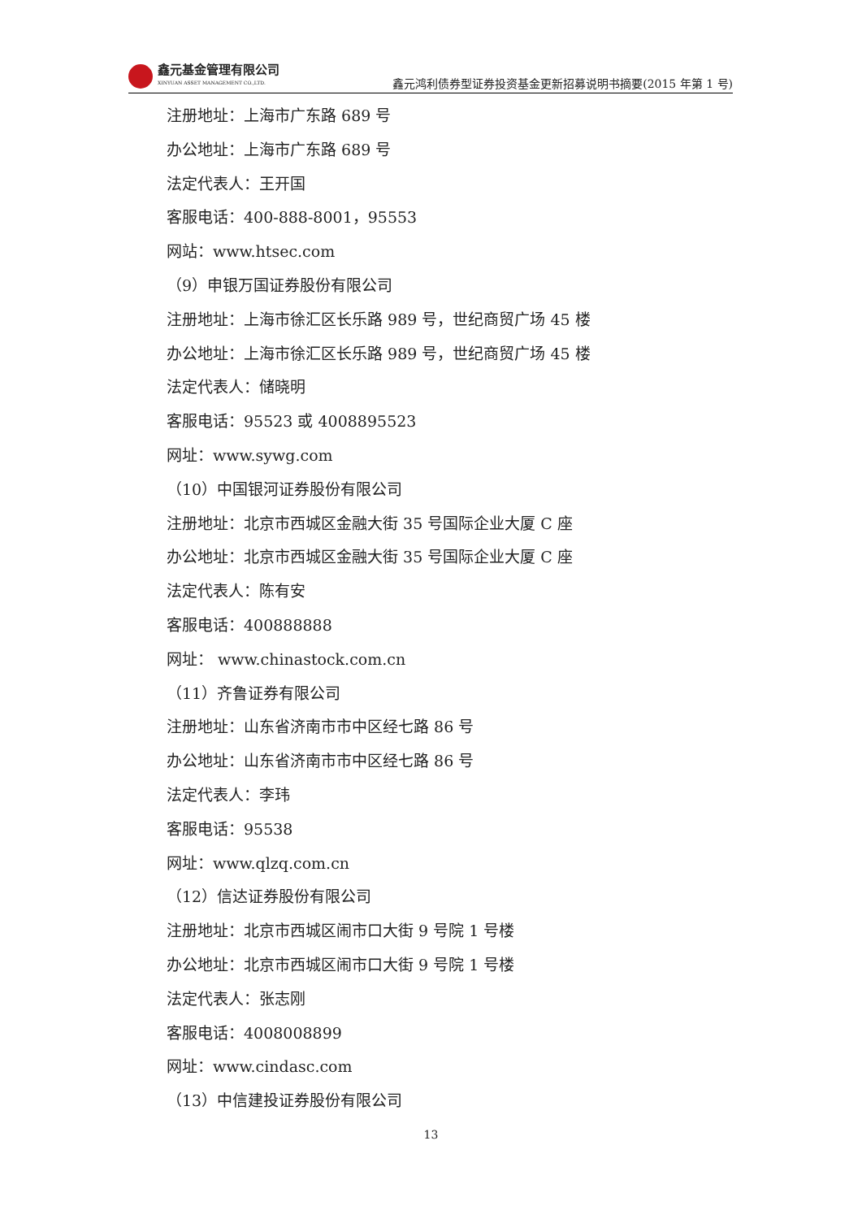鑫元基金管理有限公司
XINYUAN ASSET MANAGEMENT CO.,LTD.
鑫元鸿利债券型证券投资基金更新招募说明书摘要(2015 年第 1 号)
注册地址：上海市广东路 689 号
办公地址：上海市广东路 689 号
法定代表人：王开国
客服电话：400-888-8001，95553
网站：www.htsec.com
（9）申银万国证券股份有限公司
注册地址：上海市徐汇区长乐路 989 号，世纪商贸广场 45 楼
办公地址：上海市徐汇区长乐路 989 号，世纪商贸广场 45 楼
法定代表人：储晓明
客服电话：95523 或 4008895523
网址：www.sywg.com
（10）中国银河证券股份有限公司
注册地址：北京市西城区金融大街 35 号国际企业大厦 C 座
办公地址：北京市西城区金融大街 35 号国际企业大厦 C 座
法定代表人：陈有安
客服电话：400888888
网址： www.chinastock.com.cn
（11）齐鲁证券有限公司
注册地址：山东省济南市市中区经七路 86 号
办公地址：山东省济南市市中区经七路 86 号
法定代表人：李玮
客服电话：95538
网址：www.qlzq.com.cn
（12）信达证券股份有限公司
注册地址：北京市西城区闹市口大街 9 号院 1 号楼
办公地址：北京市西城区闹市口大街 9 号院 1 号楼
法定代表人：张志刚
客服电话：4008008899
网址：www.cindasc.com
（13）中信建投证券股份有限公司
13